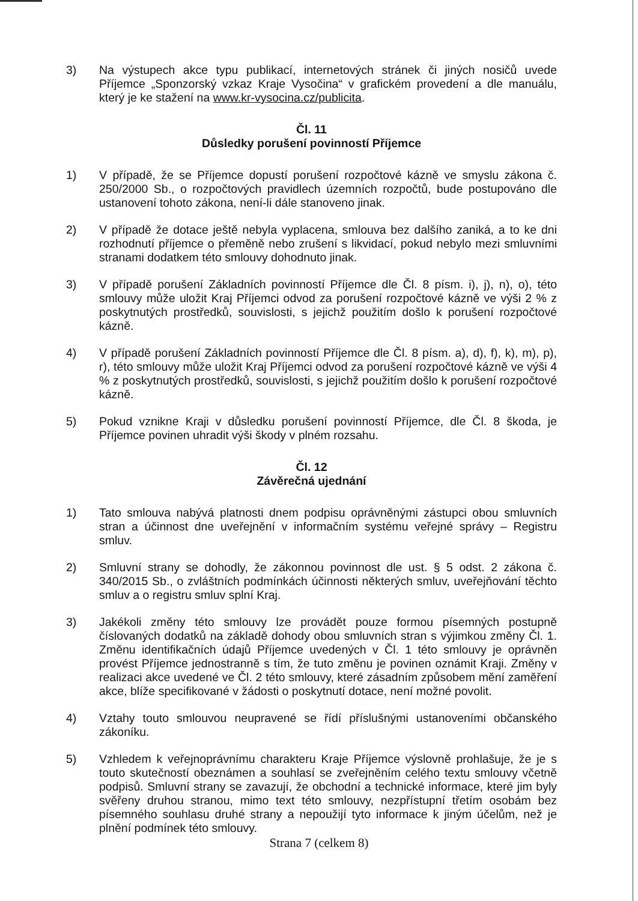3) Na výstupech akce typu publikací, internetových stránek či jiných nosičů uvede Příjemce „Sponzorský vzkaz Kraje Vysočina“ v grafickém provedení a dle manuálu, který je ke stažení na www.kr-vysocina.cz/publicita.
Čl. 11
Důsledky porušení povinností Příjemce
1) V případě, že se Příjemce dopustí porušení rozpočtové kázně ve smyslu zákona č. 250/2000 Sb., o rozpočtových pravidlech územních rozpočtů, bude postupováno dle ustanovení tohoto zákona, není-li dále stanoveno jinak.
2) V případě že dotace ještě nebyla vyplacena, smlouva bez dalšího zaniká, a to ke dni rozhodnutí příjemce o přeměně nebo zrušení s likvidací, pokud nebylo mezi smluvními stranami dodatkem této smlouvy dohodnuto jinak.
3) V případě porušení Základních povinností Příjemce dle Čl. 8 písm. i), j), n), o), této smlouvy může uložit Kraj Příjemci odvod za porušení rozpočtové kázně ve výši 2 % z poskytnutých prostředků, souvislosti, s jejichž použitím došlo k porušení rozpočtové kázně.
4) V případě porušení Základních povinností Příjemce dle Čl. 8 písm. a), d), f), k), m), p), r), této smlouvy může uložit Kraj Příjemci odvod za porušení rozpočtové kázně ve výši 4 % z poskytnutých prostředků, souvislosti, s jejichž použitím došlo k porušení rozpočtové kázně.
5) Pokud vznikne Kraji v důsledku porušení povinností Příjemce, dle Čl. 8 škoda, je Příjemce povinen uhradit výši škody v plném rozsahu.
Čl. 12
Závěrečná ujednání
1) Tato smlouva nabývá platnosti dnem podpisu oprávněnými zástupci obou smluvních stran a účinnost dne uveřejnění v informačním systému veřejné správy – Registru smluv.
2) Smluvní strany se dohodly, že zákonnou povinnost dle ust. § 5 odst. 2 zákona č. 340/2015 Sb., o zvláštních podmínkách účinnosti některých smluv, uveřejňování těchto smluv a o registru smluv splní Kraj.
3) Jakékoli změny této smlouvy lze provádět pouze formou písemných postupně číslovaných dodatků na základě dohody obou smluvních stran s výjimkou změny Čl. 1. Změnu identifikačních údajů Příjemce uvedených v Čl. 1 této smlouvy je oprávněn provést Příjemce jednostranně s tím, že tuto změnu je povinen oznámit Kraji. Změny v realizaci akce uvedené ve Čl. 2 této smlouvy, které zásadním způsobem mění zaměření akce, blíže specifikované v žádosti o poskytnutí dotace, není možné povolit.
4) Vztahy touto smlouvou neupravené se řídí příslušnými ustanoveními občanského zákoníku.
5) Vzhledem k veřejnoprávnímu charakteru Kraje Příjemce výslovně prohlašuje, že je s touto skutečností obeznámen a souhlasí se zveřejněním celého textu smlouvy včetně podpisů. Smluvní strany se zavazují, že obchodní a technické informace, které jim byly svěřeny druhou stranou, mimo text této smlouvy, nezpřístupní třetím osobám bez písemného souhlasu druhé strany a nepoužijí tyto informace k jiným účelům, než je plnění podmínek této smlouvy.
Strana 7 (celkem 8)